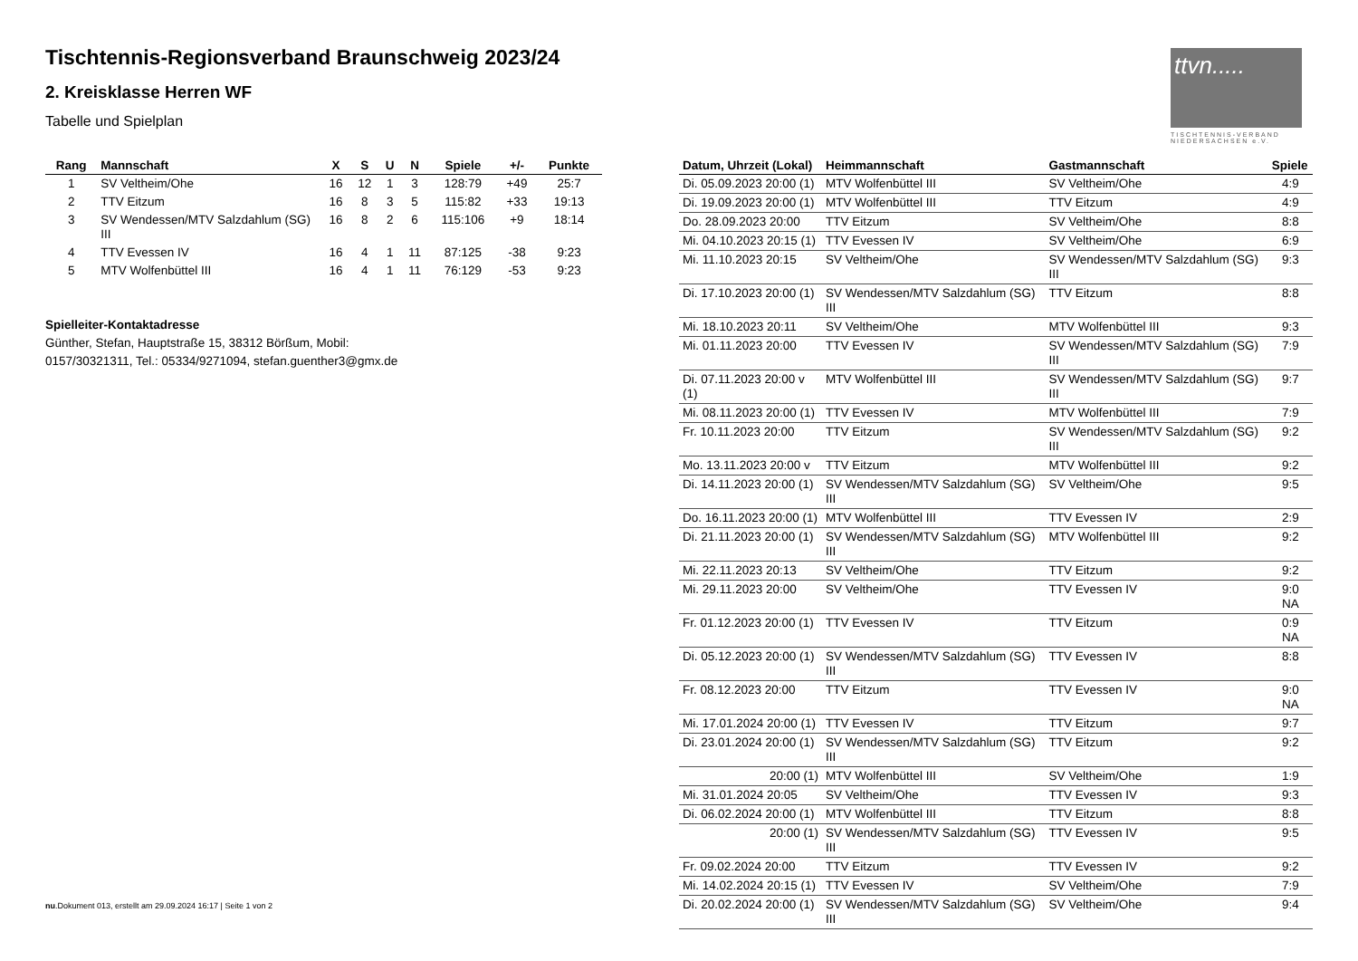Tischtennis-Regionsverband Braunschweig 2023/24
2. Kreisklasse Herren WF
Tabelle und Spielplan
ttvn.....
TISCHTENNIS-VERBAND NIEDERSACHSEN e.V.
| Rang | Mannschaft | X | S | U | N | Spiele | +/- | Punkte |
| --- | --- | --- | --- | --- | --- | --- | --- | --- |
| 1 | SV Veltheim/Ohe | 16 | 12 | 1 | 3 | 128:79 | +49 | 25:7 |
| 2 | TTV Eitzum | 16 | 8 | 3 | 5 | 115:82 | +33 | 19:13 |
| 3 | SV Wendessen/MTV Salzdahlum (SG) III | 16 | 8 | 2 | 6 | 115:106 | +9 | 18:14 |
| 4 | TTV Evessen IV | 16 | 4 | 1 | 11 | 87:125 | -38 | 9:23 |
| 5 | MTV Wolfenbüttel III | 16 | 4 | 1 | 11 | 76:129 | -53 | 9:23 |
Spielleiter-Kontaktadresse
Günther, Stefan, Hauptstraße 15, 38312 Börßum, Mobil: 0157/30321311, Tel.: 05334/9271094, stefan.guenther3@gmx.de
| Datum, Uhrzeit (Lokal) | Heimmannschaft | Gastmannschaft | Spiele |
| --- | --- | --- | --- |
| Di. 05.09.2023 20:00 (1) | MTV Wolfenbüttel III | SV Veltheim/Ohe | 4:9 |
| Di. 19.09.2023 20:00 (1) | MTV Wolfenbüttel III | TTV Eitzum | 4:9 |
| Do. 28.09.2023 20:00 | TTV Eitzum | SV Veltheim/Ohe | 8:8 |
| Mi. 04.10.2023 20:15 (1) | TTV Evessen IV | SV Veltheim/Ohe | 6:9 |
| Mi. 11.10.2023 20:15 | SV Veltheim/Ohe | SV Wendessen/MTV Salzdahlum (SG) III | 9:3 |
| Di. 17.10.2023 20:00 (1) | SV Wendessen/MTV Salzdahlum (SG) III | TTV Eitzum | 8:8 |
| Mi. 18.10.2023 20:11 | SV Veltheim/Ohe | MTV Wolfenbüttel III | 9:3 |
| Mi. 01.11.2023 20:00 | TTV Evessen IV | SV Wendessen/MTV Salzdahlum (SG) III | 7:9 |
| Di. 07.11.2023 20:00 v (1) | MTV Wolfenbüttel III | SV Wendessen/MTV Salzdahlum (SG) III | 9:7 |
| Mi. 08.11.2023 20:00 (1) | TTV Evessen IV | MTV Wolfenbüttel III | 7:9 |
| Fr. 10.11.2023 20:00 | TTV Eitzum | SV Wendessen/MTV Salzdahlum (SG) III | 9:2 |
| Mo. 13.11.2023 20:00 v | TTV Eitzum | MTV Wolfenbüttel III | 9:2 |
| Di. 14.11.2023 20:00 (1) | SV Wendessen/MTV Salzdahlum (SG) III | SV Veltheim/Ohe | 9:5 |
| Do. 16.11.2023 20:00 (1) | MTV Wolfenbüttel III | TTV Evessen IV | 2:9 |
| Di. 21.11.2023 20:00 (1) | SV Wendessen/MTV Salzdahlum (SG) III | MTV Wolfenbüttel III | 9:2 |
| Mi. 22.11.2023 20:13 | SV Veltheim/Ohe | TTV Eitzum | 9:2 |
| Mi. 29.11.2023 20:00 | SV Veltheim/Ohe | TTV Evessen IV | 9:0 NA |
| Fr. 01.12.2023 20:00 (1) | TTV Evessen IV | TTV Eitzum | 0:9 NA |
| Di. 05.12.2023 20:00 (1) | SV Wendessen/MTV Salzdahlum (SG) III | TTV Evessen IV | 8:8 |
| Fr. 08.12.2023 20:00 | TTV Eitzum | TTV Evessen IV | 9:0 NA |
| Mi. 17.01.2024 20:00 (1) | TTV Evessen IV | TTV Eitzum | 9:7 |
| Di. 23.01.2024 20:00 (1) | SV Wendessen/MTV Salzdahlum (SG) III | TTV Eitzum | 9:2 |
| 20:00 (1) | MTV Wolfenbüttel III | SV Veltheim/Ohe | 1:9 |
| Mi. 31.01.2024 20:05 | SV Veltheim/Ohe | TTV Evessen IV | 9:3 |
| Di. 06.02.2024 20:00 (1) | MTV Wolfenbüttel III | TTV Eitzum | 8:8 |
| 20:00 (1) | SV Wendessen/MTV Salzdahlum (SG) III | TTV Evessen IV | 9:5 |
| Fr. 09.02.2024 20:00 | TTV Eitzum | TTV Evessen IV | 9:2 |
| Mi. 14.02.2024 20:15 (1) | TTV Evessen IV | SV Veltheim/Ohe | 7:9 |
| Di. 20.02.2024 20:00 (1) | SV Wendessen/MTV Salzdahlum (SG) III | SV Veltheim/Ohe | 9:4 |
nu.Dokument 013, erstellt am 29.09.2024 16:17 | Seite 1 von 2